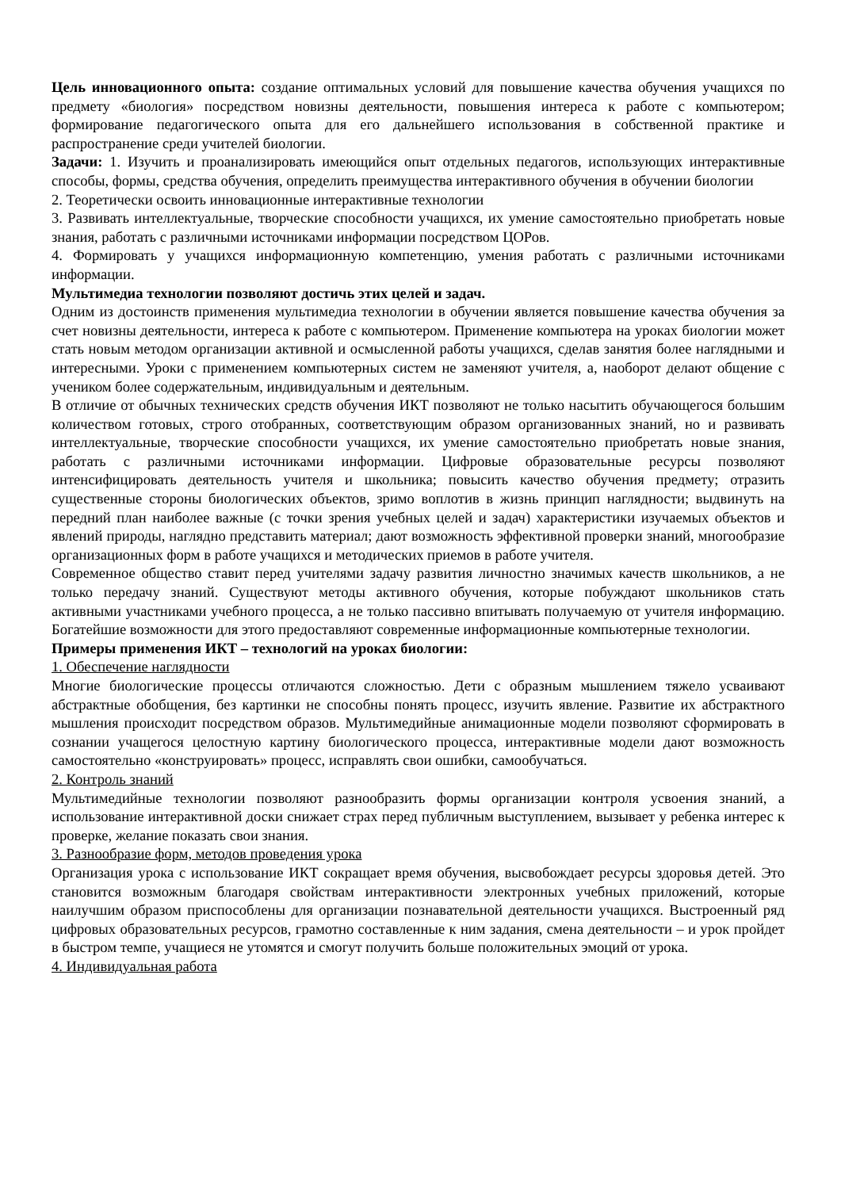Цель инновационного опыта: создание оптимальных условий для повышение качества обучения учащихся по предмету «биология» посредством новизны деятельности, повышения интереса к работе с компьютером; формирование педагогического опыта для его дальнейшего использования в собственной практике и распространение среди учителей биологии.
Задачи: 1. Изучить и проанализировать имеющийся опыт отдельных педагогов, использующих интерактивные способы, формы, средства обучения, определить преимущества интерактивного обучения в обучении биологии
2. Теоретически освоить инновационные интерактивные технологии
3. Развивать интеллектуальные, творческие способности учащихся, их умение самостоятельно приобретать новые знания, работать с различными источниками информации посредством ЦОРов.
4. Формировать у учащихся информационную компетенцию, умения работать с различными источниками информации.
Мультимедиа технологии позволяют достичь этих целей и задач.
Одним из достоинств применения мультимедиа технологии в обучении является повышение качества обучения за счет новизны деятельности, интереса к работе с компьютером. Применение компьютера на уроках биологии может стать новым методом организации активной и осмысленной работы учащихся, сделав занятия более наглядными и интересными. Уроки с применением компьютерных систем не заменяют учителя, а, наоборот делают общение с учеником более содержательным, индивидуальным и деятельным.
В отличие от обычных технических средств обучения ИКТ позволяют не только насытить обучающегося большим количеством готовых, строго отобранных, соответствующим образом организованных знаний, но и развивать интеллектуальные, творческие способности учащихся, их умение самостоятельно приобретать новые знания, работать с различными источниками информации. Цифровые образовательные ресурсы позволяют интенсифицировать деятельность учителя и школьника; повысить качество обучения предмету; отразить существенные стороны биологических объектов, зримо воплотив в жизнь принцип наглядности; выдвинуть на передний план наиболее важные (с точки зрения учебных целей и задач) характеристики изучаемых объектов и явлений природы, наглядно представить материал; дают возможность эффективной проверки знаний, многообразие организационных форм в работе учащихся и методических приемов в работе учителя.
Современное общество ставит перед учителями задачу развития личностно значимых качеств школьников, а не только передачу знаний. Существуют методы активного обучения, которые побуждают школьников стать активными участниками учебного процесса, а не только пассивно впитывать получаемую от учителя информацию. Богатейшие возможности для этого предоставляют современные информационные компьютерные технологии.
Примеры применения ИКТ – технологий на уроках биологии:
1. Обеспечение наглядности
Многие биологические процессы отличаются сложностью. Дети с образным мышлением тяжело усваивают абстрактные обобщения, без картинки не способны понять процесс, изучить явление. Развитие их абстрактного мышления происходит посредством образов. Мультимедийные анимационные модели позволяют сформировать в сознании учащегося целостную картину биологического процесса, интерактивные модели дают возможность самостоятельно «конструировать» процесс, исправлять свои ошибки, самообучаться.
2. Контроль знаний
Мультимедийные технологии позволяют разнообразить формы организации контроля усвоения знаний, а использование интерактивной доски снижает страх перед публичным выступлением, вызывает у ребенка интерес к проверке, желание показать свои знания.
3. Разнообразие форм, методов проведения урока
Организация урока с использование ИКТ сокращает время обучения, высвобождает ресурсы здоровья детей. Это становится возможным благодаря свойствам интерактивности электронных учебных приложений, которые наилучшим образом приспособлены для организации познавательной деятельности учащихся. Выстроенный ряд цифровых образовательных ресурсов, грамотно составленные к ним задания, смена деятельности – и урок пройдет в быстром темпе, учащиеся не утомятся и смогут получить больше положительных эмоций от урока.
4. Индивидуальная работа